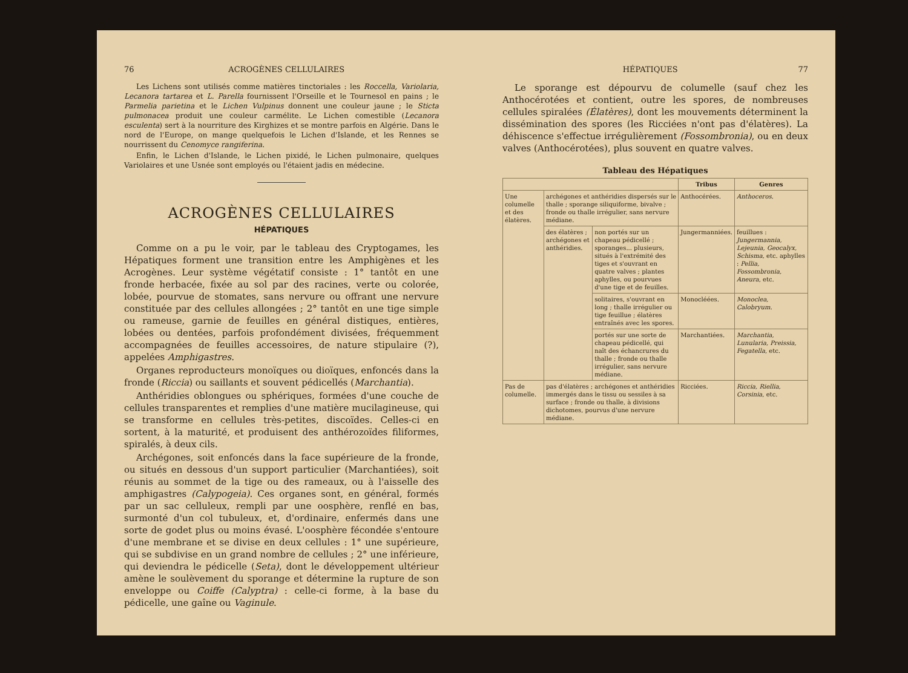76 ACROGÈNES CELLULAIRES
Les Lichens sont utilisés comme matières tinctoriales : les Roccella, Variolaria, Lecanora tartarea et L. Parella fournissent l'Orseille et le Tournesol en pains ; le Parmelia parietina et le Lichen Vulpinus donnent une couleur jaune ; le Sticta pulmonacea produit une couleur carmélite. Le Lichen comestible (Lecanora esculenta) sert à la nourriture des Kirghizes et se montre parfois en Algérie. Dans le nord de l'Europe, on mange quelquefois le Lichen d'Islande, et les Rennes se nourrissent du Cenomyce rangiferina.
Enfin, le Lichen d'Islande, le Lichen pixidé, le Lichen pulmonaire, quelques Variolaires et une Usnée sont employés ou l'étaient jadis en médecine.
ACROGÈNES CELLULAIRES
HÉPATIQUES
Comme on a pu le voir, par le tableau des Cryptogames, les Hépatiques forment une transition entre les Amphigènes et les Acrogènes. Leur système végétatif consiste : 1° tantôt en une fronde herbacée, fixée au sol par des racines, verte ou colorée, lobée, pourvue de stomates, sans nervure ou offrant une nervure constituée par des cellules allongées ; 2° tantôt en une tige simple ou rameuse, garnie de feuilles en général distiques, entières, lobées ou dentées, parfois profondément divisées, fréquemment accompagnées de feuilles accessoires, de nature stipulaire (?), appelées Amphigastres.
Organes reproducteurs monoïques ou dioïques, enfoncés dans la fronde (Riccia) ou saillants et souvent pédicellés (Marchantia).
Anthéridies oblongues ou sphériques, formées d'une couche de cellules transparentes et remplies d'une matière mucilagineuse, qui se transforme en cellules très-petites, discoïdes. Celles-ci en sortent, à la maturité, et produisent des anthérozoïdes filiformes, spiralés, à deux cils.
Archégones, soit enfoncés dans la face supérieure de la fronde, ou situés en dessous d'un support particulier (Marchantiées), soit réunis au sommet de la tige ou des rameaux, ou à l'aisselle des amphigastres (Calypogeia). Ces organes sont, en général, formés par un sac celluleux, rempli par une oosphère, renflé en bas, surmonté d'un col tubuleux, et, d'ordinaire, enfermés dans une sorte de godet plus ou moins évasé. L'oosphère fécondée s'entoure d'une membrane et se divise en deux cellules : 1° une supérieure, qui se subdivise en un grand nombre de cellules ; 2° une inférieure, qui deviendra le pédicelle (Seta), dont le développement ultérieur amène le soulèvement du sporange et détermine la rupture de son enveloppe ou Coiffe (Calyptra) : celle-ci forme, à la base du pédicelle, une gaîne ou Vaginule.
HÉPATIQUES 77
Le sporange est dépourvu de columelle (sauf chez les Anthocérotées et contient, outre les spores, de nombreuses cellules spiralées (Élatères), dont les mouvements déterminent la dissémination des spores (les Ricciées n'ont pas d'élatères). La déhiscence s'effectue irrégulièrement (Fossombronia), ou en deux valves (Anthocérotées), plus souvent en quatre valves.
Tableau des Hépatiques
| | | | Tribus | Genres |
| --- | --- | --- | --- | --- |
| Une columelle et des élatères. | archégones et anthéridies dispersés sur le thalle ; sporange siliquiforme, bivalve ; fronde ou thalle irrégulier, sans nervure médiane. | | Anthocérées. | Anthoceros. |
| | des élatères ; archégones et anthéridies. | non portés sur un chapeau pédicellé ; sporanges... plusieurs, situés à l'extrémité des tiges et s'ouvrant en quatre valves ; plantes aphylles, ou pourvues d'une tige et de feuilles. | Jungermanniées. | feuillues : Jungermannia, Lejeunia, Geocalyx, Schisma , etc. aphylles : Pellia, Fossombronia, Aneura , etc. |
| | | solitaires, s'ouvrant en long ; thalle irrégulier ou tige feuillue ; élatères entraînés avec les spores. | Monocléées. | Monoclea, Calobryum. |
| | | portés sur une sorte de chapeau pédicellé, qui naît des échancrures du thalle ; fronde ou thalle irrégulier, sans nervure médiane. | Marchantiées. | Marchantia, Lunularia, Preissia, Fegatella , etc. |
| Pas de columelle. | pas d'élatères ; archégones et anthéridies immergés dans le tissu ou sessiles à sa surface ; fronde ou thalle, à divisions dichotomes, pourvus d'une nervure médiane. | | Ricciées. | Riccia, Riellia, Corsinia , etc. |